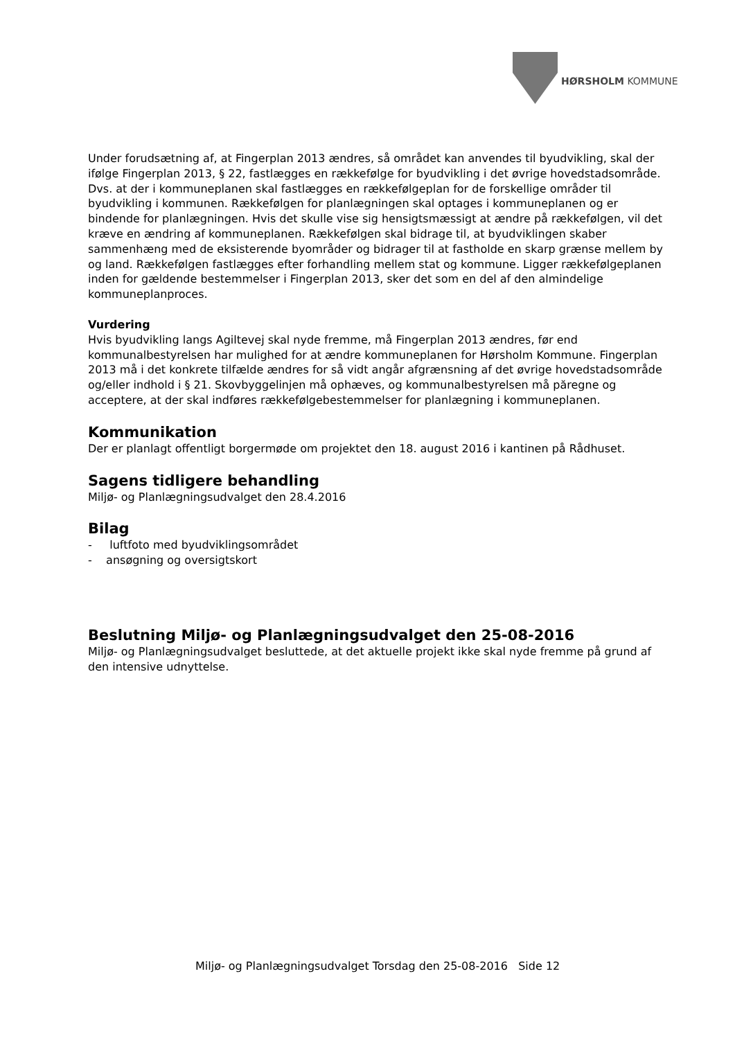HØRSHOLM KOMMUNE
Under forudsætning af, at Fingerplan 2013 ændres, så området kan anvendes til byudvikling, skal der ifølge Fingerplan 2013, § 22, fastlægges en rækkefølge for byudvikling i det øvrige hovedstadsområde. Dvs. at der i kommuneplanen skal fastlægges en rækkefølgeplan for de forskellige områder til byudvikling i kommunen. Rækkefølgen for planlægningen skal optages i kommuneplanen og er bindende for planlægningen. Hvis det skulle vise sig hensigtsmæssigt at ændre på rækkefølgen, vil det kræve en ændring af kommuneplanen. Rækkefølgen skal bidrage til, at byudviklingen skaber sammenhæng med de eksisterende byområder og bidrager til at fastholde en skarp grænse mellem by og land. Rækkefølgen fastlægges efter forhandling mellem stat og kommune. Ligger rækkefølgeplanen inden for gældende bestemmelser i Fingerplan 2013, sker det som en del af den almindelige kommuneplanproces.
Vurdering
Hvis byudvikling langs Agiltevej skal nyde fremme, må Fingerplan 2013 ændres, før end kommunalbestyrelsen har mulighed for at ændre kommuneplanen for Hørsholm Kommune. Fingerplan 2013 må i det konkrete tilfælde ændres for så vidt angår afgrænsning af det øvrige hovedstadsområde og/eller indhold i § 21. Skovbyggelinjen må ophæves, og kommunalbestyrelsen må păregne og acceptere, at der skal indføres rækkefølgebestemmelser for planlægning i kommuneplanen.
Kommunikation
Der er planlagt offentligt borgermøde om projektet den 18. august 2016 i kantinen på Rådhuset.
Sagens tidligere behandling
Miljø- og Planlægningsudvalget den 28.4.2016
Bilag
- luftfoto med byudviklingsområdet
- ansøgning og oversigtskort
Beslutning Miljø- og Planlægningsudvalget den 25-08-2016
Miljø- og Planlægningsudvalget besluttede, at det aktuelle projekt ikke skal nyde fremme på grund af den intensive udnyttelse.
Miljø- og Planlægningsudvalget Torsdag den 25-08-2016 Side 12